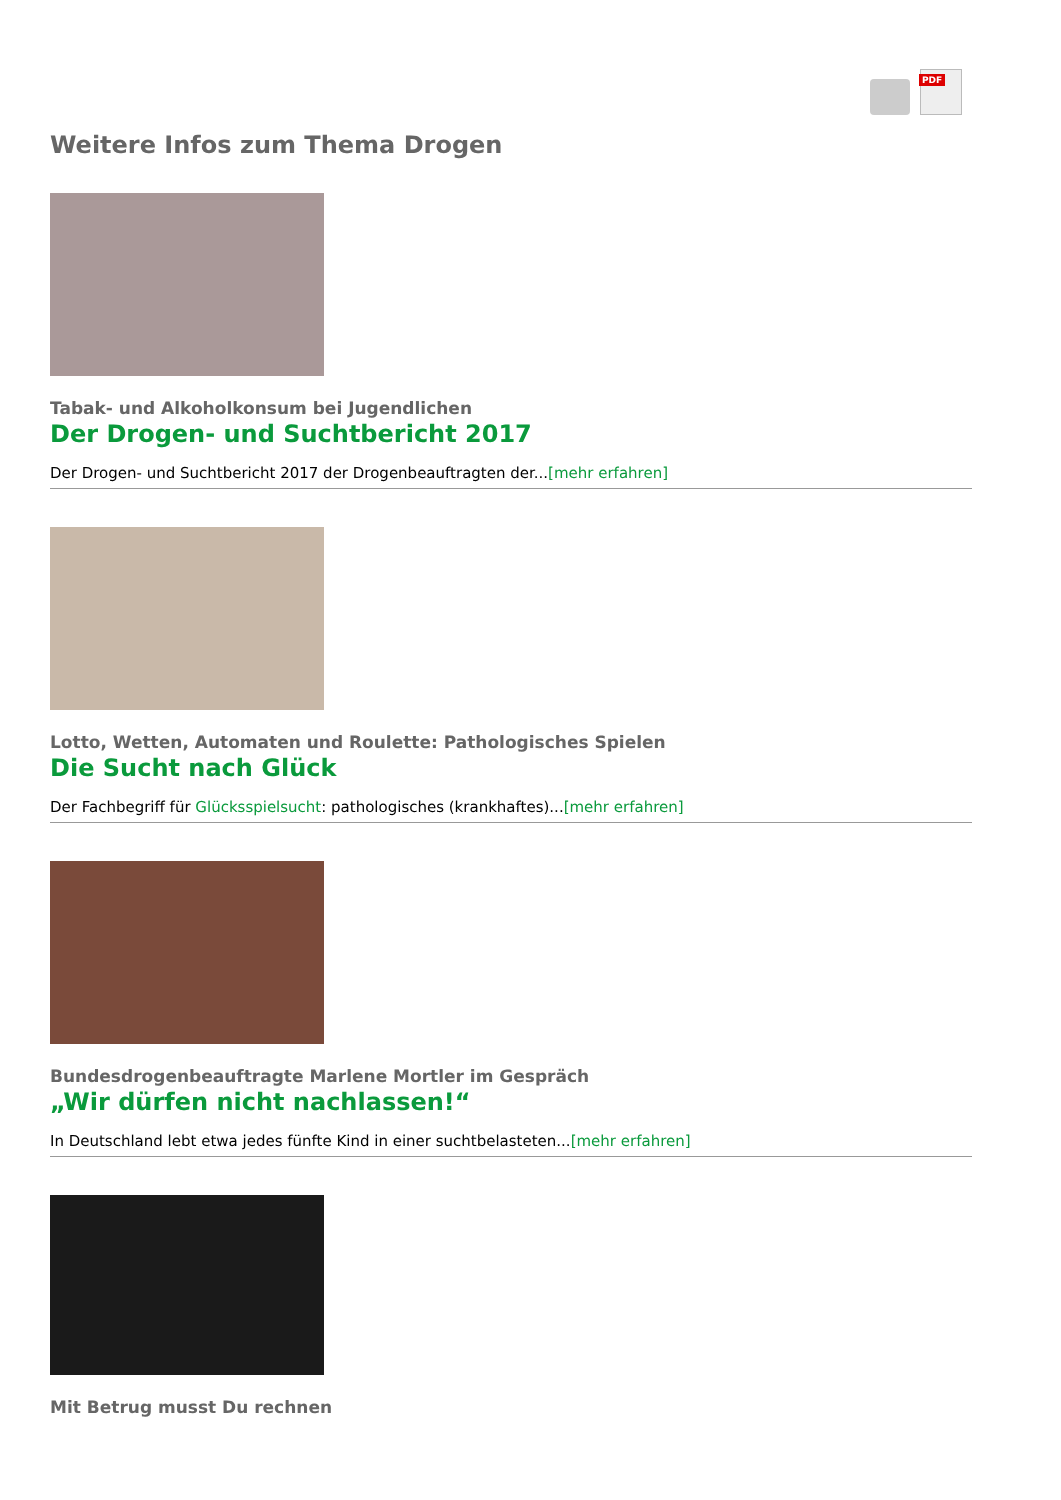PDF
Weitere Infos zum Thema Drogen
Tabak- und Alkoholkonsum bei Jugendlichen
Der Drogen- und Suchtbericht 2017
Der Drogen- und Suchtbericht 2017 der Drogenbeauftragten der...[mehr erfahren]
Lotto, Wetten, Automaten und Roulette: Pathologisches Spielen
Die Sucht nach Glück
Der Fachbegriff für Glücksspielsucht: pathologisches (krankhaftes)...[mehr erfahren]
Bundesdrogenbeauftragte Marlene Mortler im Gespräch
„Wir dürfen nicht nachlassen!“
In Deutschland lebt etwa jedes fünfte Kind in einer suchtbelasteten...[mehr erfahren]
Mit Betrug musst Du rechnen